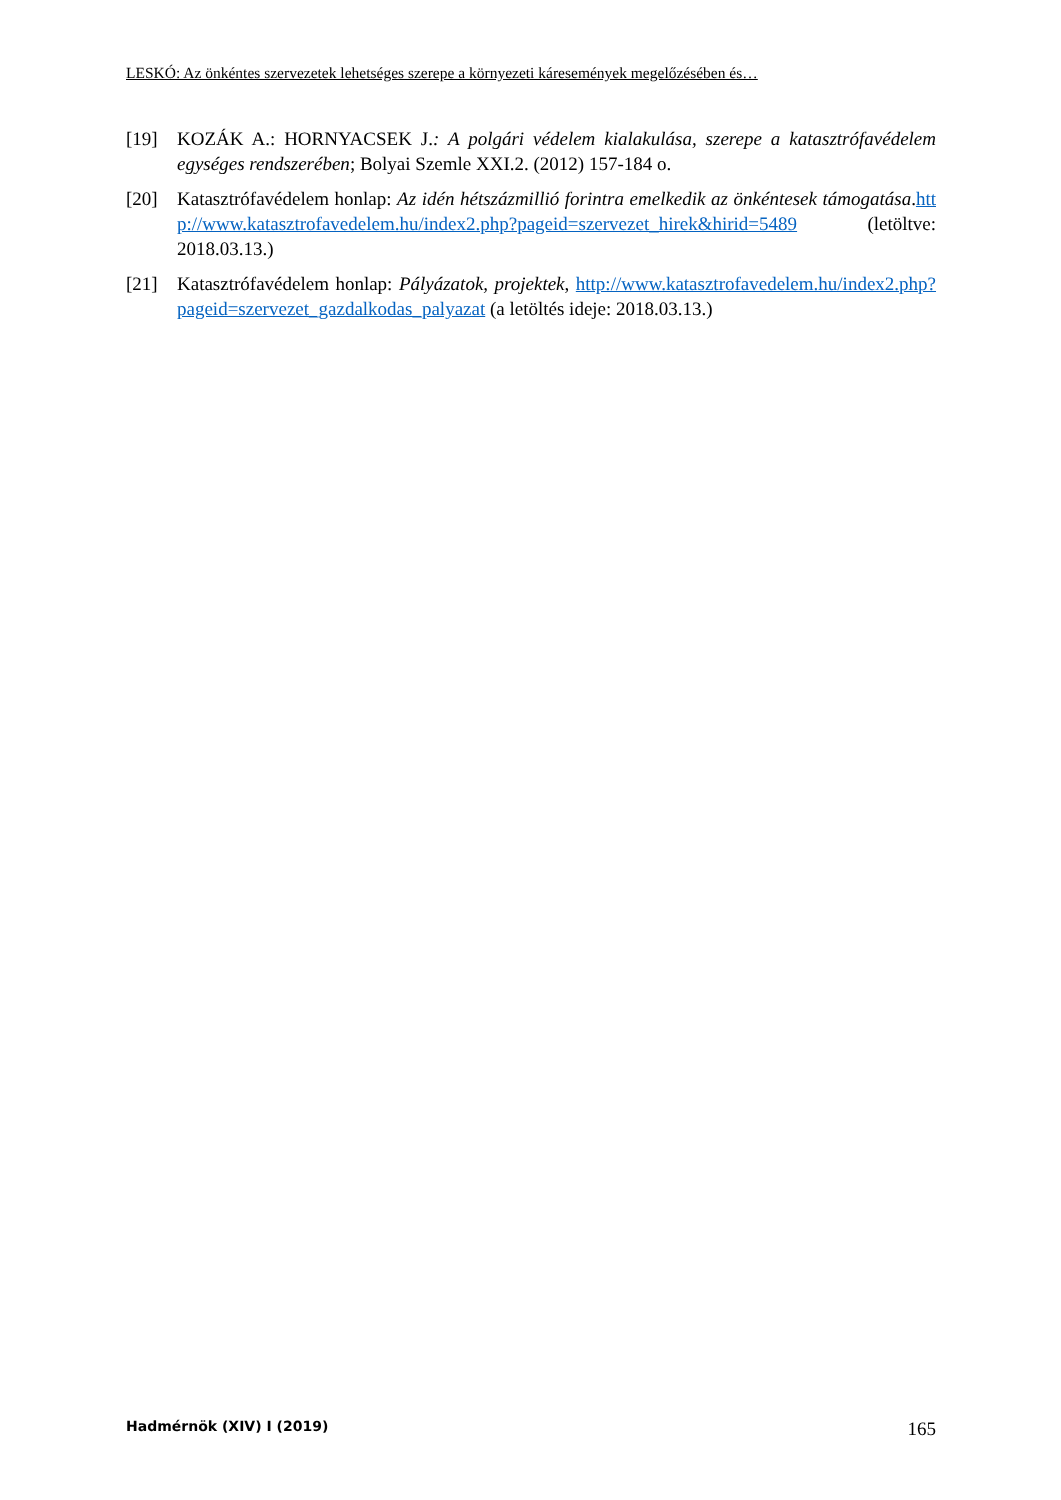LESKÓ: Az önkéntes szervezetek lehetséges szerepe a környezeti káresemények megelőzésében és…
[19] KOZÁK A.: HORNYACSEK J.: A polgári védelem kialakulása, szerepe a katasztrófavédelem egységes rendszerében; Bolyai Szemle XXI.2. (2012) 157-184 o.
[20] Katasztrófavédelem honlap: Az idén hétszázmillió forintra emelkedik az önkéntesek támogatása.http://www.katasztrofavedelem.hu/index2.php?pageid=szervezet_hirek&hirid=5489 (letöltve: 2018.03.13.)
[21] Katasztrófavédelem honlap: Pályázatok, projektek, http://www.katasztrofavedelem.hu/index2.php?pageid=szervezet_gazdalkodas_palyazat (a letöltés ideje: 2018.03.13.)
Hadmérnök (XIV) I (2019) 165